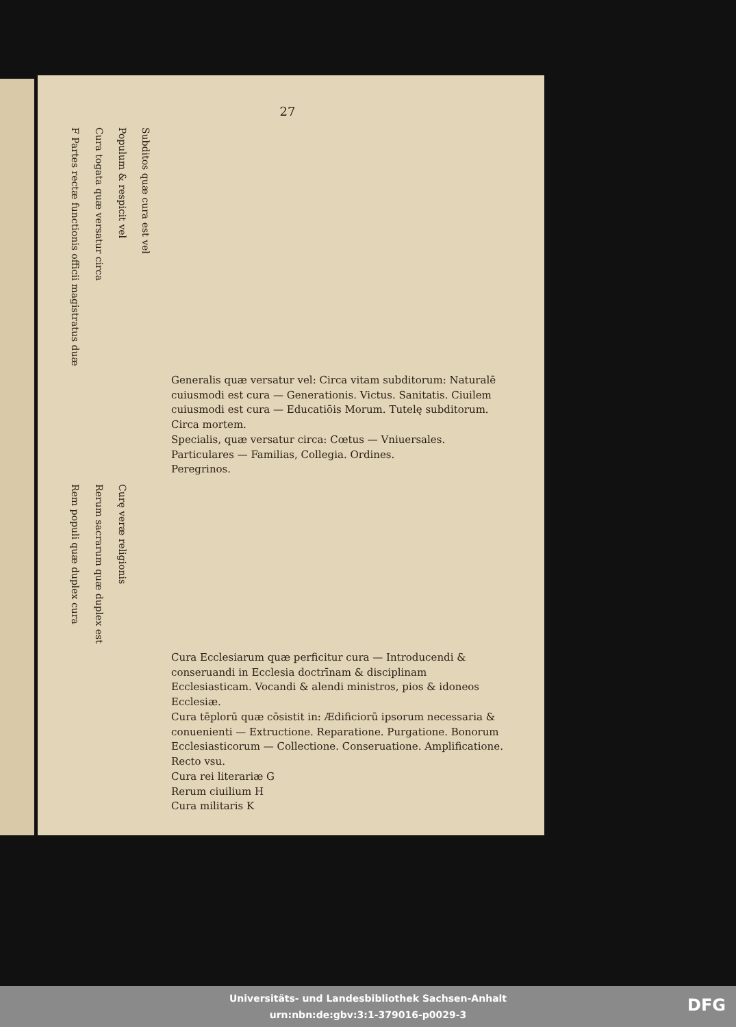27
F Partes rectæ functionis officii magistratus duæ
Cura togata quæ versatur circa
Populum & respicit vel
Subditos quæ cura est vel
Generalis quæ versatur vel: Circa vitam subditorum: Naturalē cuiusmodi est cura — Generationis. Victus. Sanitatis. Ciuilem cuiusmodi est cura — Educatiōis Morum. Tutelę subditorum. Circa mortem.
Specialis, quæ versatur circa: Cœtus — Vniuersales. Particulares — Familias, Collegia. Ordines.
Peregrinos.
Rem populi quæ duplex cura
Rerum sacrarum quæ duplex est
Curę veræ religionis
Cura Ecclesiarum quæ perficitur cura — Introducendi & conseruandi in Ecclesia doctrīnam & disciplinam Ecclesiasticam. Vocandi & alendi ministros, pios & idoneos Ecclesiæ.
Cura tēplorū quæ cōsistit in: Ædificiorū ipsorum necessaria & conuenienti — Extructione. Reparatione. Purgatione. Bonorum Ecclesiasticorum — Collectione. Conseruatione. Amplificatione. Recto vsu.
Cura rei literariæ G
Rerum ciuilium H
Cura militaris K
Universitäts- und Landesbibliothek Sachsen-Anhalt
urn:nbn:de:gbv:3:1-379016-p0029-3
DFG